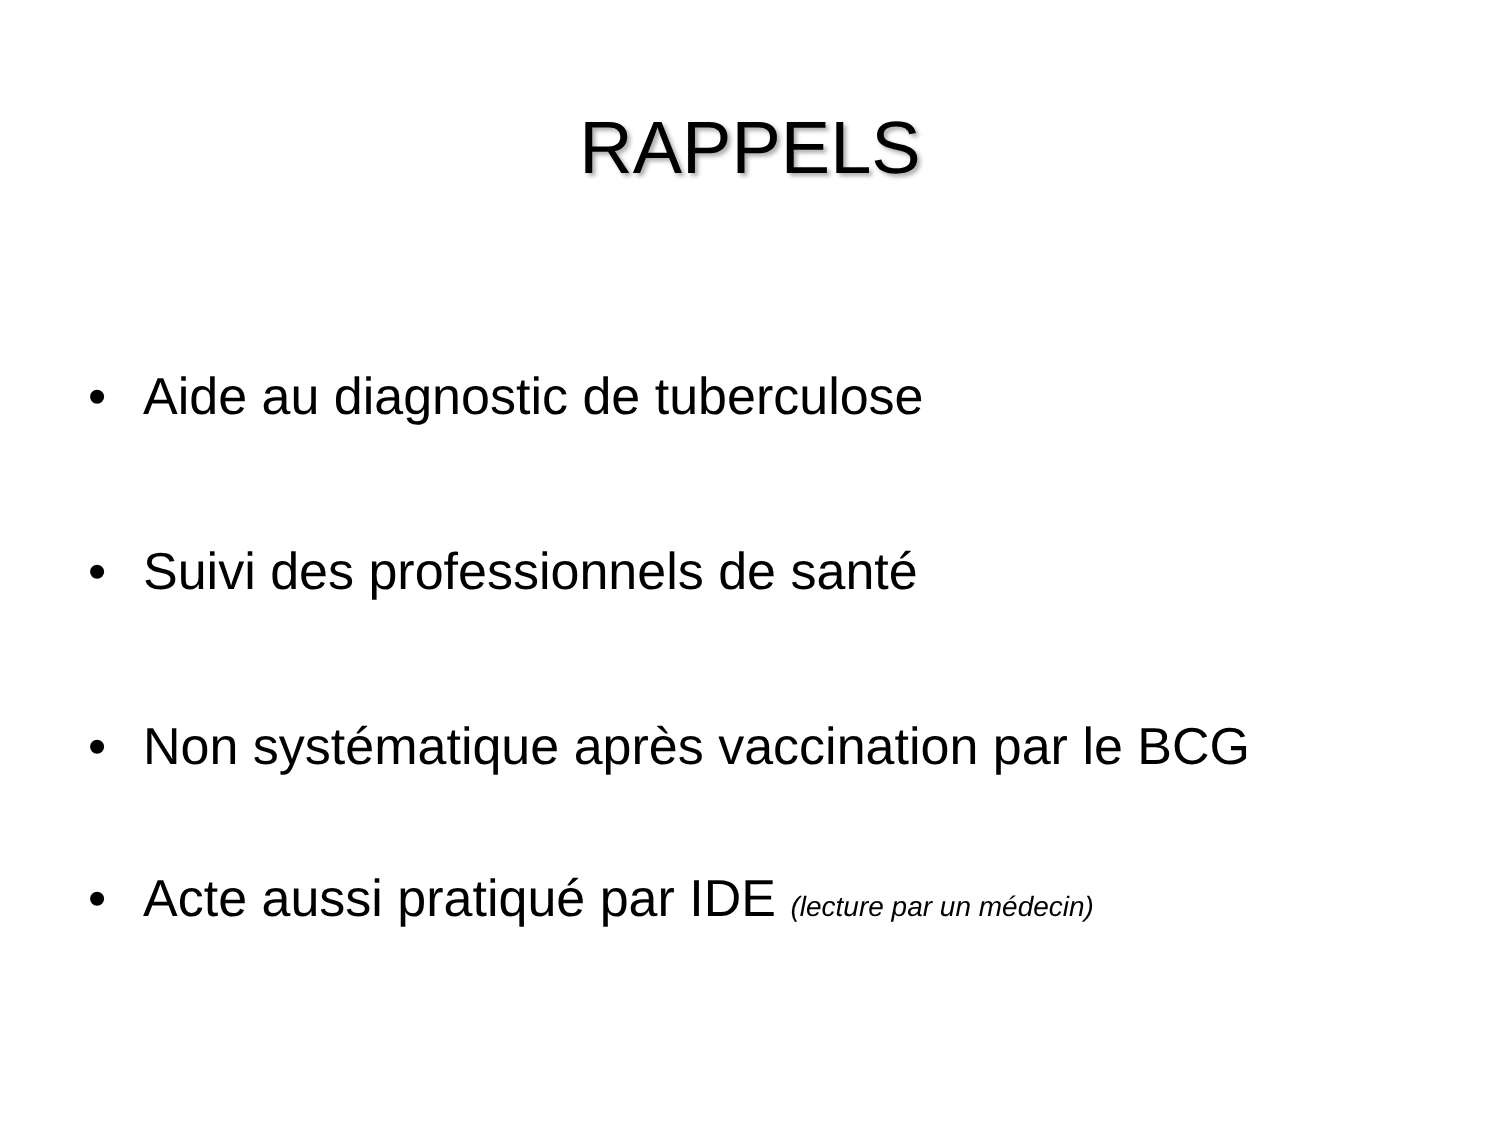RAPPELS
• Aide au diagnostic de tuberculose
• Suivi des professionnels de santé
• Non systématique après vaccination par le BCG
• Acte aussi pratiqué par IDE (lecture par un médecin)